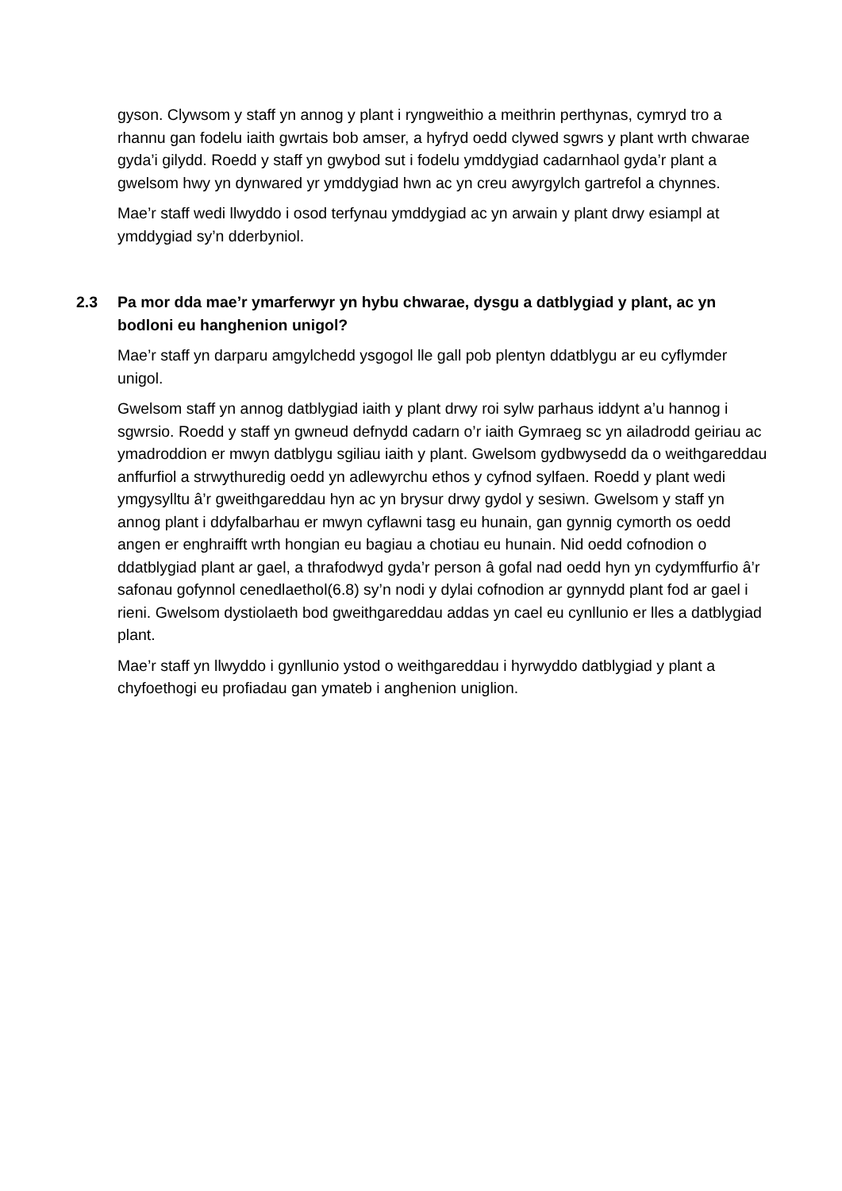gyson. Clywsom y staff yn annog y plant i ryngweithio a meithrin perthynas, cymryd tro a rhannu gan fodelu iaith gwrtais bob amser, a hyfryd oedd clywed sgwrs y plant wrth chwarae gyda’i gilydd. Roedd y staff yn gwybod sut i fodelu ymddygiad cadarnhaol gyda’r plant a gwelsom hwy yn dynwared yr ymddygiad hwn ac yn creu awyrgylch gartrefol a chynnes.
Mae’r staff wedi llwyddo i osod terfynau ymddygiad ac yn arwain y plant drwy esiampl at ymddygiad sy’n dderbyniol.
2.3 Pa mor dda mae’r ymarferwyr yn hybu chwarae, dysgu a datblygiad y plant, ac yn bodloni eu hanghenion unigol?
Mae’r staff yn darparu amgylchedd ysgogol lle gall pob plentyn ddatblygu ar eu cyflymder unigol.
Gwelsom staff yn annog datblygiad iaith y plant drwy roi sylw parhaus iddynt a’u hannog i sgwrsio. Roedd y staff yn gwneud defnydd cadarn o’r iaith Gymraeg sc yn ailadrodd geiriau ac ymadroddion er mwyn datblygu sgiliau iaith y plant. Gwelsom gydbwysedd da o weithgareddau anffurfiol a strwythuredig oedd yn adlewyrchu ethos y cyfnod sylfaen. Roedd y plant wedi ymgysylltu â’r gweithgareddau hyn ac yn brysur drwy gydol y sesiwn. Gwelsom y staff yn annog plant i ddyfalbarhau er mwyn cyflawni tasg eu hunain, gan gynnig cymorth os oedd angen er enghraifft wrth hongian eu bagiau a chotiau eu hunain. Nid oedd cofnodion o ddatblygiad plant ar gael, a thrafodwyd gyda’r person â gofal nad oedd hyn yn cydymffurfio â’r safonau gofynnol cenedlaethol(6.8) sy’n nodi y dylai cofnodion ar gynnydd plant fod ar gael i rieni. Gwelsom dystiolaeth bod gweithgareddau addas yn cael eu cynllunio er lles a datblygiad plant.
Mae’r staff yn llwyddo i gynllunio ystod o weithgareddau i hyrwyddo datblygiad y plant a chyfoethogi eu profiadau gan ymateb i anghenion uniglion.